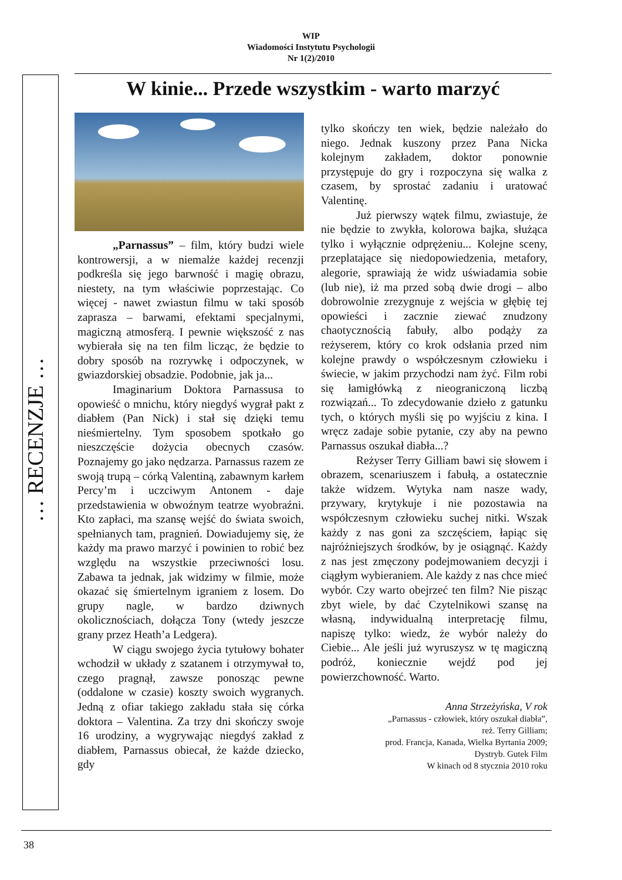WIP
Wiadomości Instytutu Psychologii
Nr 1(2)/2010
… RECENZJE …
W kinie... Przede wszystkim - warto marzyć
„Parnassus” – film, który budzi wiele kontrowersji, a w niemalże każdej recenzji podkreśla się jego barwność i magię obrazu, niestety, na tym właściwie poprzestając. Co więcej - nawet zwiastun filmu w taki sposób zaprasza – barwami, efektami specjalnymi, magiczną atmosferą. I pewnie większość z nas wybierała się na ten film licząc, że będzie to dobry sposób na rozrywkę i odpoczynek, w gwiazdorskiej obsadzie. Podobnie, jak ja...
Imaginarium Doktora Parnassusa to opowieść o mnichu, który niegdyś wygrał pakt z diabłem (Pan Nick) i stał się dzięki temu nieśmiertelny. Tym sposobem spotkało go nieszczęście dożycia obecnych czasów. Poznajemy go jako nędzarza. Parnassus razem ze swoją trupą – córką Valentiną, zabawnym karłem Percy’m i uczciwym Antonem - daje przedstawienia w obwoźnym teatrze wyobraźni. Kto zapłaci, ma szansę wejść do świata swoich, spełnianych tam, pragnień. Dowiadujemy się, że każdy ma prawo marzyć i powinien to robić bez względu na wszystkie przeciwności losu. Zabawa ta jednak, jak widzimy w filmie, może okazać się śmiertelnym igraniem z losem. Do grupy nagle, w bardzo dziwnych okolicznościach, dołącza Tony (wtedy jeszcze grany przez Heath’a Ledgera).
W ciągu swojego życia tytułowy bohater wchodził w układy z szatanem i otrzymywał to, czego pragnął, zawsze ponosząc pewne (oddalone w czasie) koszty swoich wygranych. Jedną z ofiar takiego zakładu stała się córka doktora – Valentina. Za trzy dni skończy swoje 16 urodziny, a wygrywając niegdyś zakład z diabłem, Parnassus obiecał, że każde dziecko, gdy
tylko skończy ten wiek, będzie należało do niego. Jednak kuszony przez Pana Nicka kolejnym zakładem, doktor ponownie przystępuje do gry i rozpoczyna się walka z czasem, by sprostać zadaniu i uratować Valentinę.
Już pierwszy wątek filmu, zwiastuje, że nie będzie to zwykła, kolorowa bajka, służąca tylko i wyłącznie odprężeniu... Kolejne sceny, przeplatające się niedopowiedzenia, metafory, alegorie, sprawiają że widz uświadamia sobie (lub nie), iż ma przed sobą dwie drogi – albo dobrowolnie zrezygnuje z wejścia w głębię tej opowieści i zacznie ziewać znudzony chaotycznością fabuły, albo podąży za reżyserem, który co krok odsłania przed nim kolejne prawdy o współczesnym człowieku i świecie, w jakim przychodzi nam żyć. Film robi się łamigłówką z nieograniczoną liczbą rozwiązań... To zdecydowanie dzieło z gatunku tych, o których myśli się po wyjściu z kina. I wręcz zadaje sobie pytanie, czy aby na pewno Parnassus oszukał diabła...?
Reżyser Terry Gilliam bawi się słowem i obrazem, scenariuszem i fabułą, a ostatecznie także widzem. Wytyka nam nasze wady, przywary, krytykuje i nie pozostawia na współczesnym człowieku suchej nitki. Wszak każdy z nas goni za szczęściem, łapiąc się najróżniejszych środków, by je osiągnąć. Każdy z nas jest zmęczony podejmowaniem decyzji i ciągłym wybieraniem. Ale każdy z nas chce mieć wybór. Czy warto obejrzeć ten film? Nie pisząc zbyt wiele, by dać Czytelnikowi szansę na własną, indywidualną interpretację filmu, napiszę tylko: wiedz, że wybór należy do Ciebie... Ale jeśli już wyruszysz w tę magiczną podróż, koniecznie wejdź pod jej powierzchowność. Warto.
Anna Strzeżyńska, V rok
„Parnassus - człowiek, który oszukał diabła”,
reż. Terry Gilliam;
prod. Francja, Kanada, Wielka Byrtania 2009;
Dystryb. Gutek Film
W kinach od 8 stycznia 2010 roku
38